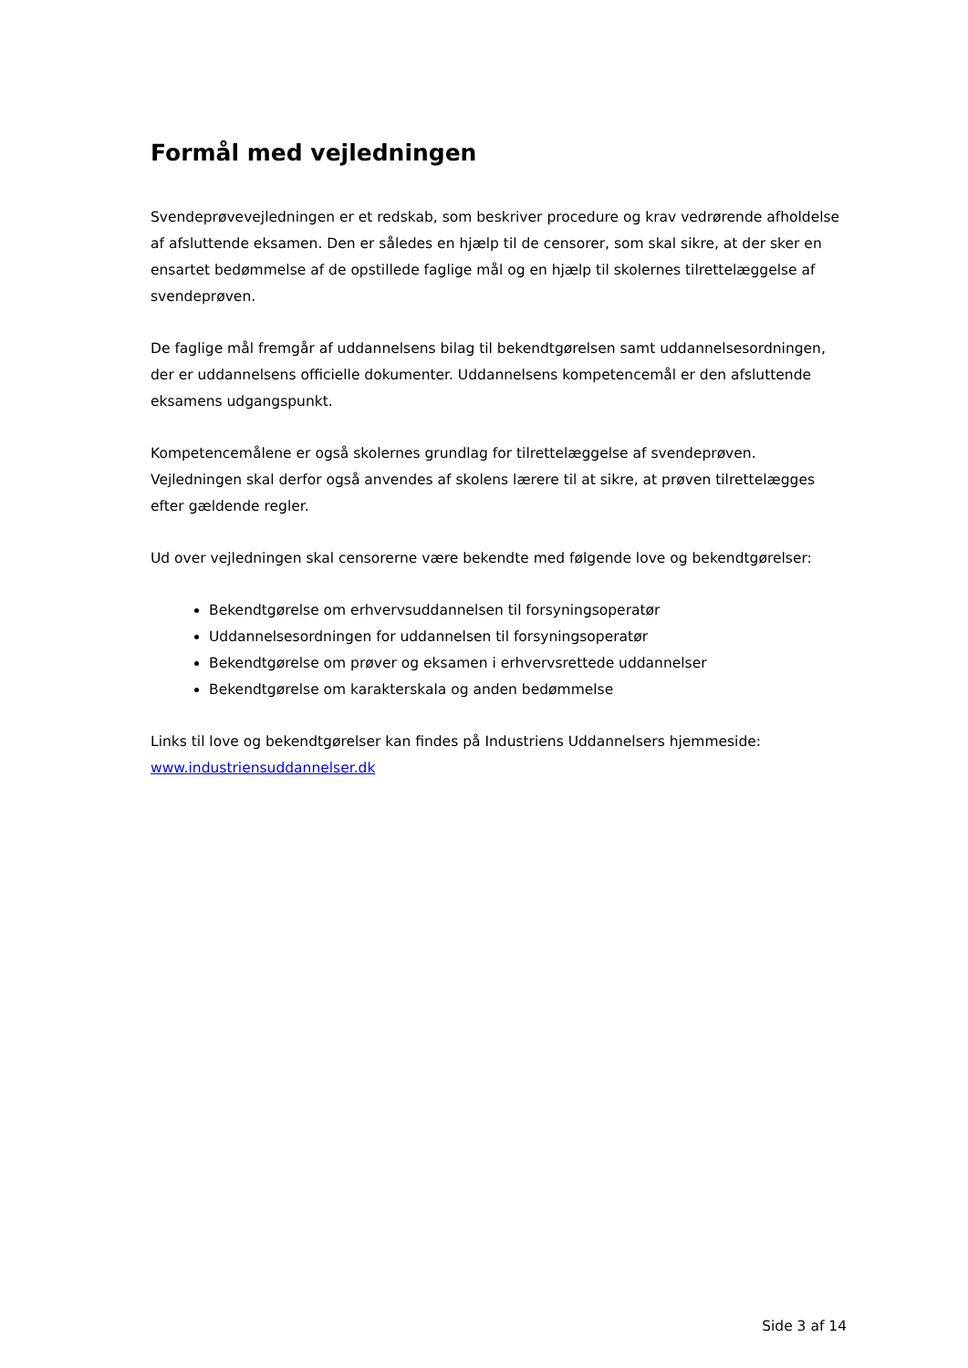Formål med vejledningen
Svendeprøvevejledningen er et redskab, som beskriver procedure og krav vedrørende afholdelse af afsluttende eksamen. Den er således en hjælp til de censorer, som skal sikre, at der sker en ensartet bedømmelse af de opstillede faglige mål og en hjælp til skolernes tilrettelæggelse af svendeprøven.
De faglige mål fremgår af uddannelsens bilag til bekendtgørelsen samt uddannelsesordningen, der er uddannelsens officielle dokumenter. Uddannelsens kompetencemål er den afsluttende eksamens udgangspunkt.
Kompetencemålene er også skolernes grundlag for tilrettelæggelse af svendeprøven. Vejledningen skal derfor også anvendes af skolens lærere til at sikre, at prøven tilrettelægges efter gældende regler.
Ud over vejledningen skal censorerne være bekendte med følgende love og bekendtgørelser:
Bekendtgørelse om erhvervsuddannelsen til forsyningsoperatør
Uddannelsesordningen for uddannelsen til forsyningsoperatør
Bekendtgørelse om prøver og eksamen i erhvervsrettede uddannelser
Bekendtgørelse om karakterskala og anden bedømmelse
Links til love og bekendtgørelser kan findes på Industriens Uddannelsers hjemmeside: www.industriensuddannelser.dk
Side 3 af 14